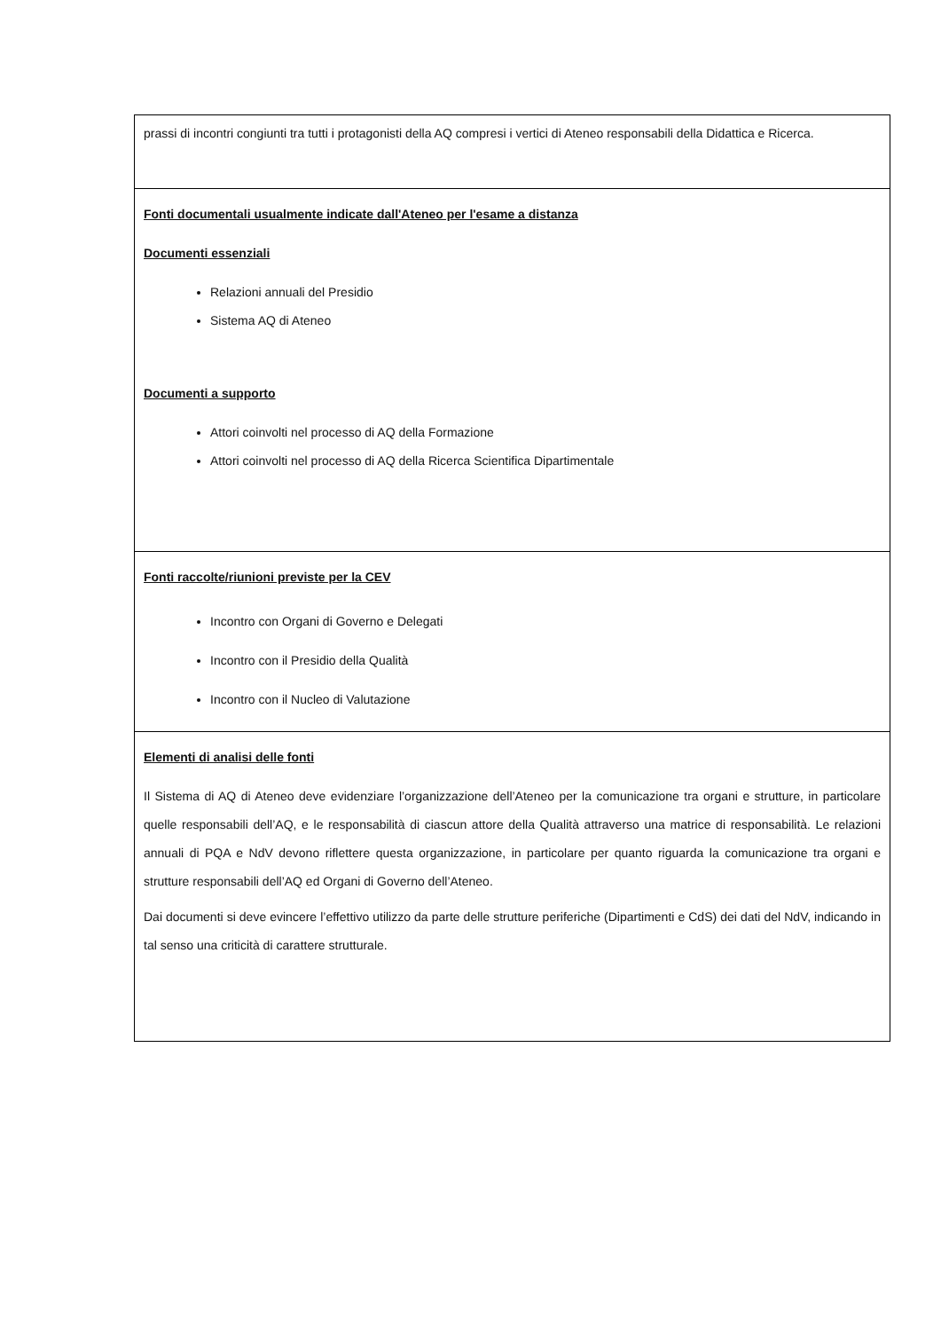| prassi di incontri congiunti tra tutti i protagonisti della AQ compresi i vertici di Ateneo responsabili della Didattica e Ricerca. |
| Fonti documentali usualmente indicate dall'Ateneo per l'esame a distanza Documenti essenziali Relazioni annuali del Presidio Sistema AQ di Ateneo Documenti a supporto Attori coinvolti nel processo di AQ della Formazione Attori coinvolti nel processo di AQ della Ricerca Scientifica Dipartimentale |
| Fonti raccolte/riunioni previste per la CEV Incontro con Organi di Governo e Delegati Incontro con il Presidio della Qualità Incontro con il Nucleo di Valutazione |
| Elementi di analisi delle fonti Il Sistema di AQ di Ateneo deve evidenziare l’organizzazione dell’Ateneo per la comunicazione tra organi e strutture, in particolare quelle responsabili dell’AQ, e le responsabilità di ciascun attore della Qualità attraverso una matrice di responsabilità. Le relazioni annuali di PQA e NdV devono riflettere questa organizzazione, in particolare per quanto riguarda la comunicazione tra organi e strutture responsabili dell’AQ ed Organi di Governo dell’Ateneo. Dai documenti si deve evincere l’effettivo utilizzo da parte delle strutture periferiche (Dipartimenti e CdS) dei dati del NdV, indicando in tal senso una criticità di carattere strutturale. |